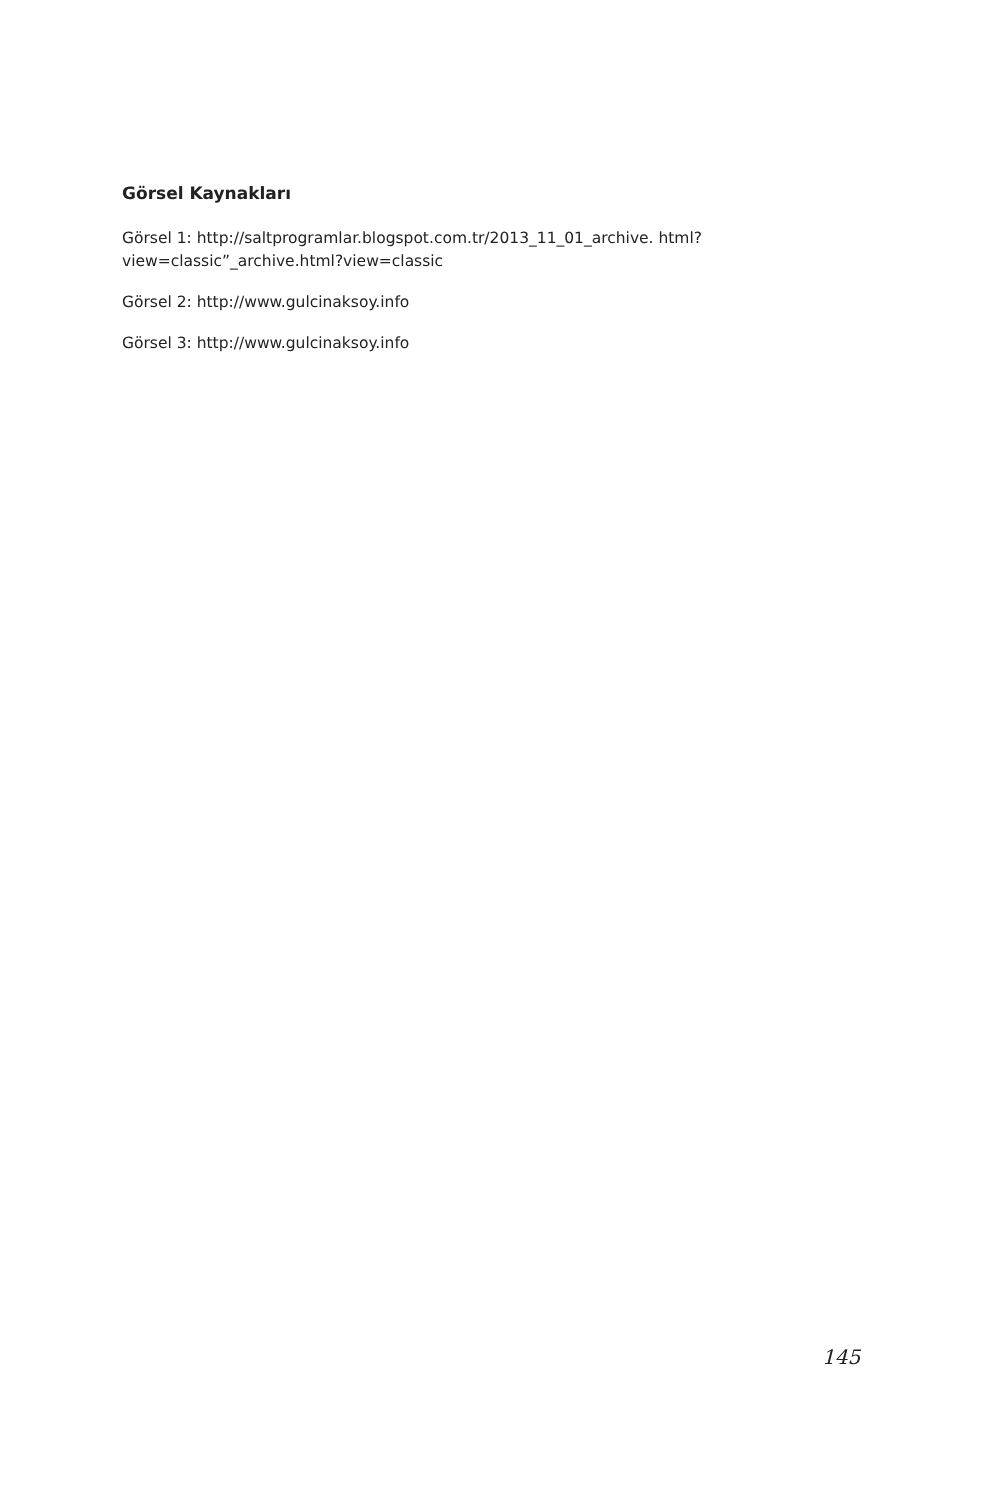Görsel Kaynakları
Görsel 1: http://saltprogramlar.blogspot.com.tr/2013_11_01_archive. html?view=classic”_archive.html?view=classic
Görsel 2: http://www.gulcinaksoy.info
Görsel 3: http://www.gulcinaksoy.info
145